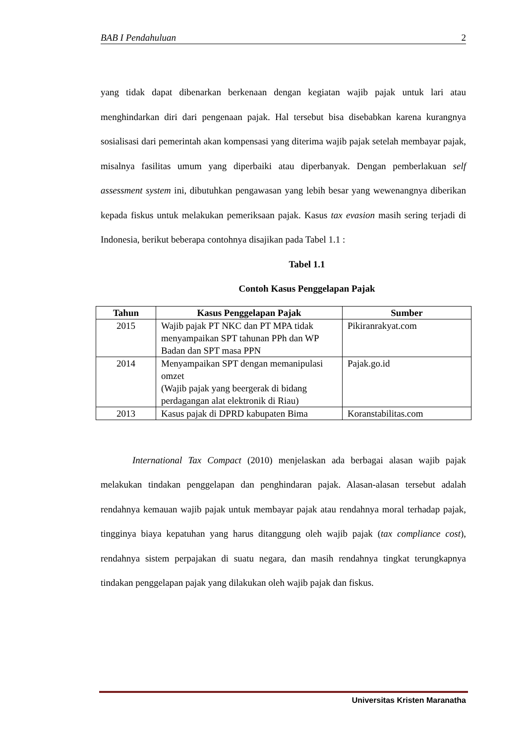BAB I Pendahuluan 2
yang tidak dapat dibenarkan berkenaan dengan kegiatan wajib pajak untuk lari atau menghindarkan diri dari pengenaan pajak. Hal tersebut bisa disebabkan karena kurangnya sosialisasi dari pemerintah akan kompensasi yang diterima wajib pajak setelah membayar pajak, misalnya fasilitas umum yang diperbaiki atau diperbanyak. Dengan pemberlakuan self assessment system ini, dibutuhkan pengawasan yang lebih besar yang wewenangnya diberikan kepada fiskus untuk melakukan pemeriksaan pajak. Kasus tax evasion masih sering terjadi di Indonesia, berikut beberapa contohnya disajikan pada Tabel 1.1 :
Tabel 1.1
Contoh Kasus Penggelapan Pajak
| Tahun | Kasus Penggelapan Pajak | Sumber |
| --- | --- | --- |
| 2015 | Wajib pajak PT NKC dan PT MPA tidak menyampaikan SPT tahunan PPh dan WP Badan dan SPT masa PPN | Pikiranrakyat.com |
| 2014 | Menyampaikan SPT dengan memanipulasi omzet (Wajib pajak yang beergerak di bidang perdagangan alat elektronik di Riau) | Pajak.go.id |
| 2013 | Kasus pajak di DPRD kabupaten Bima | Koranstabilitas.com |
International Tax Compact (2010) menjelaskan ada berbagai alasan wajib pajak melakukan tindakan penggelapan dan penghindaran pajak. Alasan-alasan tersebut adalah rendahnya kemauan wajib pajak untuk membayar pajak atau rendahnya moral terhadap pajak, tingginya biaya kepatuhan yang harus ditanggung oleh wajib pajak (tax compliance cost), rendahnya sistem perpajakan di suatu negara, dan masih rendahnya tingkat terungkapnya tindakan penggelapan pajak yang dilakukan oleh wajib pajak dan fiskus.
Universitas Kristen Maranatha